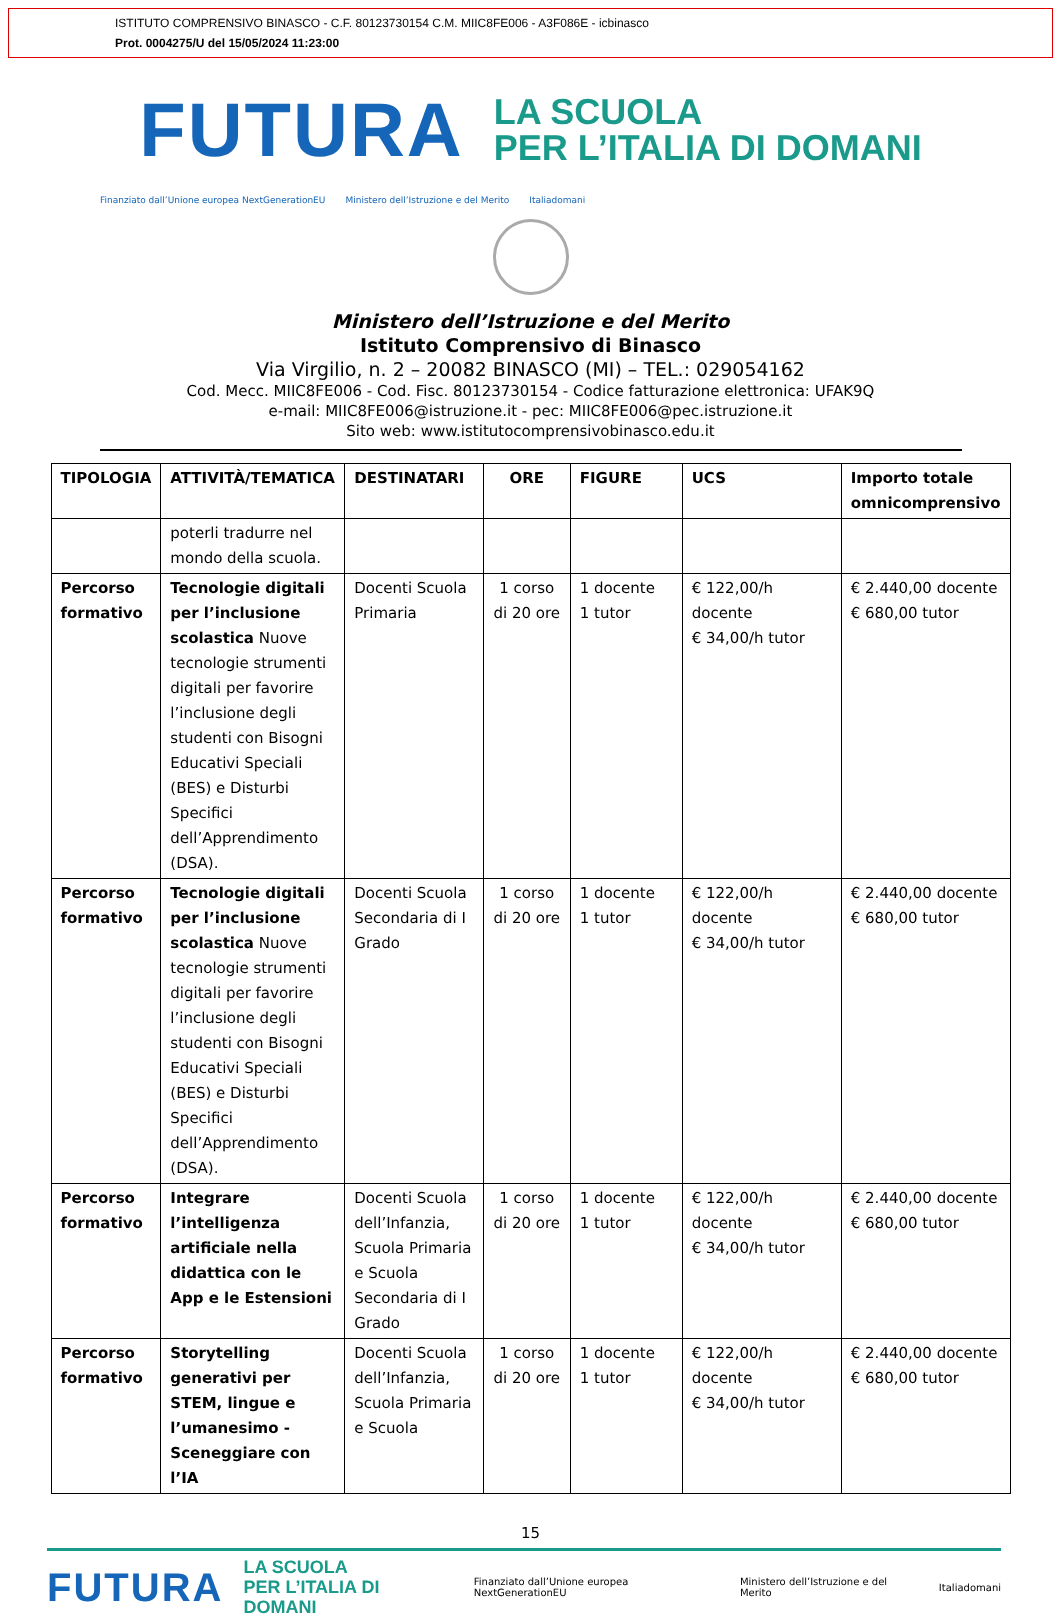ISTITUTO COMPRENSIVO BINASCO - C.F. 80123730154 C.M. MIIC8FE006 - A3F086E - icbinasco
Prot. 0004275/U del 15/05/2024 11:23:00
FUTURA
LA SCUOLA
PER L’ITALIA DI DOMANI
Finanziato dall’Unione europea NextGenerationEU Ministero dell’Istruzione e del Merito Italiadomani
Ministero dell’Istruzione e del Merito
Istituto Comprensivo di Binasco
Via Virgilio, n. 2 – 20082 BINASCO (MI) – TEL.: 029054162
Cod. Mecc. MIIC8FE006 - Cod. Fisc. 80123730154 - Codice fatturazione elettronica: UFAK9Q
e-mail: MIIC8FE006@istruzione.it - pec: MIIC8FE006@pec.istruzione.it
Sito web: www.istitutocomprensivobinasco.edu.it
| TIPOLOGIA | ATTIVITÀ/TEMATICA | DESTINATARI | ORE | FIGURE | UCS | Importo totale omnicomprensivo |
| --- | --- | --- | --- | --- | --- | --- |
| | poterli tradurre nel mondo della scuola. | | | | | |
| Percorso formativo | Tecnologie digitali per l’inclusione scolastica Nuove tecnologie strumenti digitali per favorire l’inclusione degli studenti con Bisogni Educativi Speciali (BES) e Disturbi Specifici dell’Apprendimento (DSA). | Docenti Scuola Primaria | 1 corso di 20 ore | 1 docente 1 tutor | € 122,00/h docente € 34,00/h tutor | € 2.440,00 docente € 680,00 tutor |
| Percorso formativo | Tecnologie digitali per l’inclusione scolastica Nuove tecnologie strumenti digitali per favorire l’inclusione degli studenti con Bisogni Educativi Speciali (BES) e Disturbi Specifici dell’Apprendimento (DSA). | Docenti Scuola Secondaria di I Grado | 1 corso di 20 ore | 1 docente 1 tutor | € 122,00/h docente € 34,00/h tutor | € 2.440,00 docente € 680,00 tutor |
| Percorso formativo | Integrare l’intelligenza artificiale nella didattica con le App e le Estensioni | Docenti Scuola dell’Infanzia, Scuola Primaria e Scuola Secondaria di I Grado | 1 corso di 20 ore | 1 docente 1 tutor | € 122,00/h docente € 34,00/h tutor | € 2.440,00 docente € 680,00 tutor |
| Percorso formativo | Storytelling generativi per STEM, lingue e l’umanesimo - Sceneggiare con l’IA | Docenti Scuola dell’Infanzia, Scuola Primaria e Scuola | 1 corso di 20 ore | 1 docente 1 tutor | € 122,00/h docente € 34,00/h tutor | € 2.440,00 docente € 680,00 tutor |
15
FUTURA LA SCUOLA
PER L’ITALIA DI DOMANI Finanziato dall’Unione europea NextGenerationEU Ministero dell’Istruzione e del Merito Italiadomani